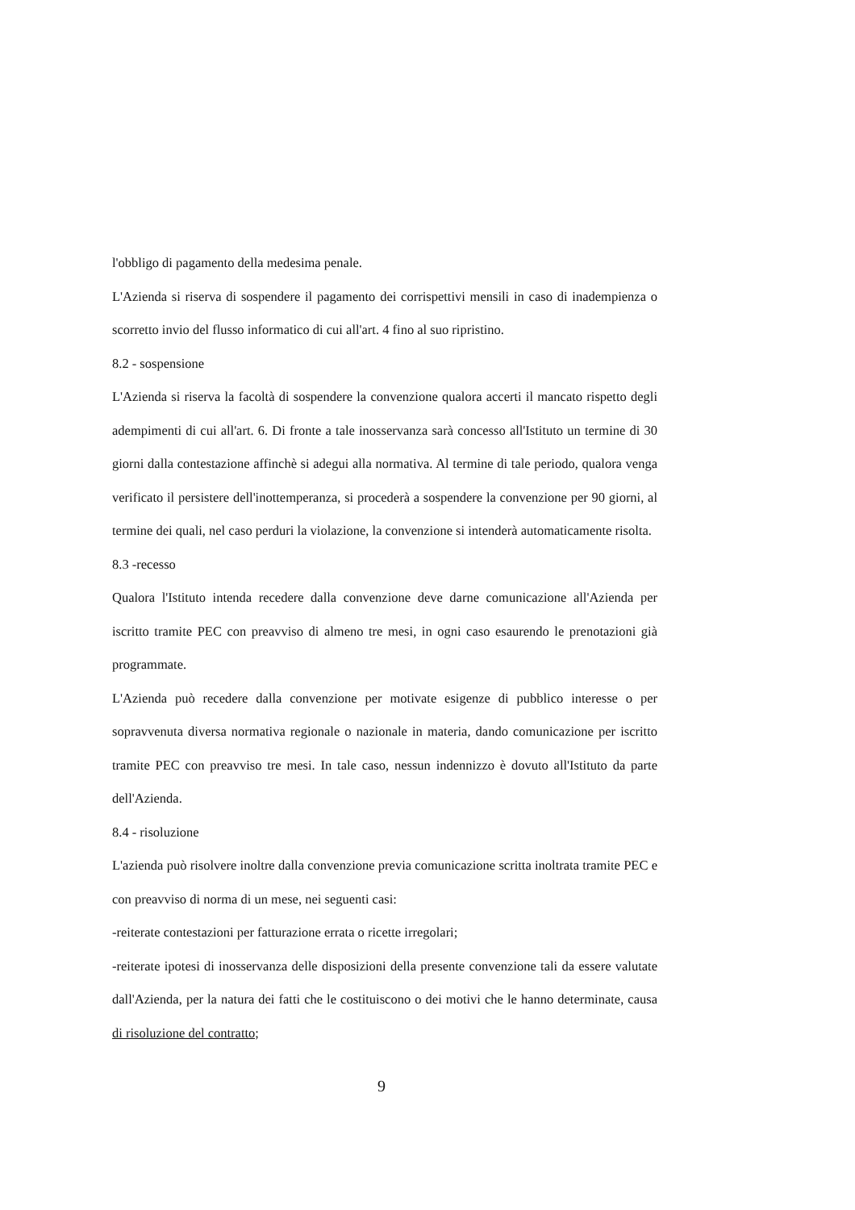l'obbligo di pagamento della medesima penale.
L'Azienda si riserva di sospendere il pagamento dei corrispettivi mensili in caso di inadempienza o scorretto invio del flusso informatico di cui all'art. 4 fino al suo ripristino.
8.2 - sospensione
L'Azienda si riserva la facoltà di sospendere la convenzione qualora accerti il mancato rispetto degli adempimenti di cui all'art. 6. Di fronte a tale inosservanza sarà concesso all'Istituto un termine di 30 giorni dalla contestazione affinchè si adegui alla normativa. Al termine di tale periodo, qualora venga verificato il persistere dell'inottemperanza, si procederà a sospendere la convenzione per 90 giorni, al termine dei quali, nel caso perduri la violazione, la convenzione si intenderà automaticamente risolta.
8.3 -recesso
Qualora l'Istituto intenda recedere dalla convenzione deve darne comunicazione all'Azienda per iscritto tramite PEC con preavviso di almeno tre mesi, in ogni caso esaurendo le prenotazioni già programmate.
L'Azienda può recedere dalla convenzione per motivate esigenze di pubblico interesse o per sopravvenuta diversa normativa regionale o nazionale in materia, dando comunicazione per iscritto tramite PEC con preavviso tre mesi. In tale caso, nessun indennizzo è dovuto all'Istituto da parte dell'Azienda.
8.4 - risoluzione
L'azienda può risolvere inoltre dalla convenzione previa comunicazione scritta inoltrata tramite PEC e con preavviso di norma di un mese, nei seguenti casi:
-reiterate contestazioni per fatturazione errata o ricette irregolari;
-reiterate ipotesi di inosservanza delle disposizioni della presente convenzione tali da essere valutate dall'Azienda, per la natura dei fatti che le costituiscono o dei motivi che le hanno determinate, causa di risoluzione del contratto;
9